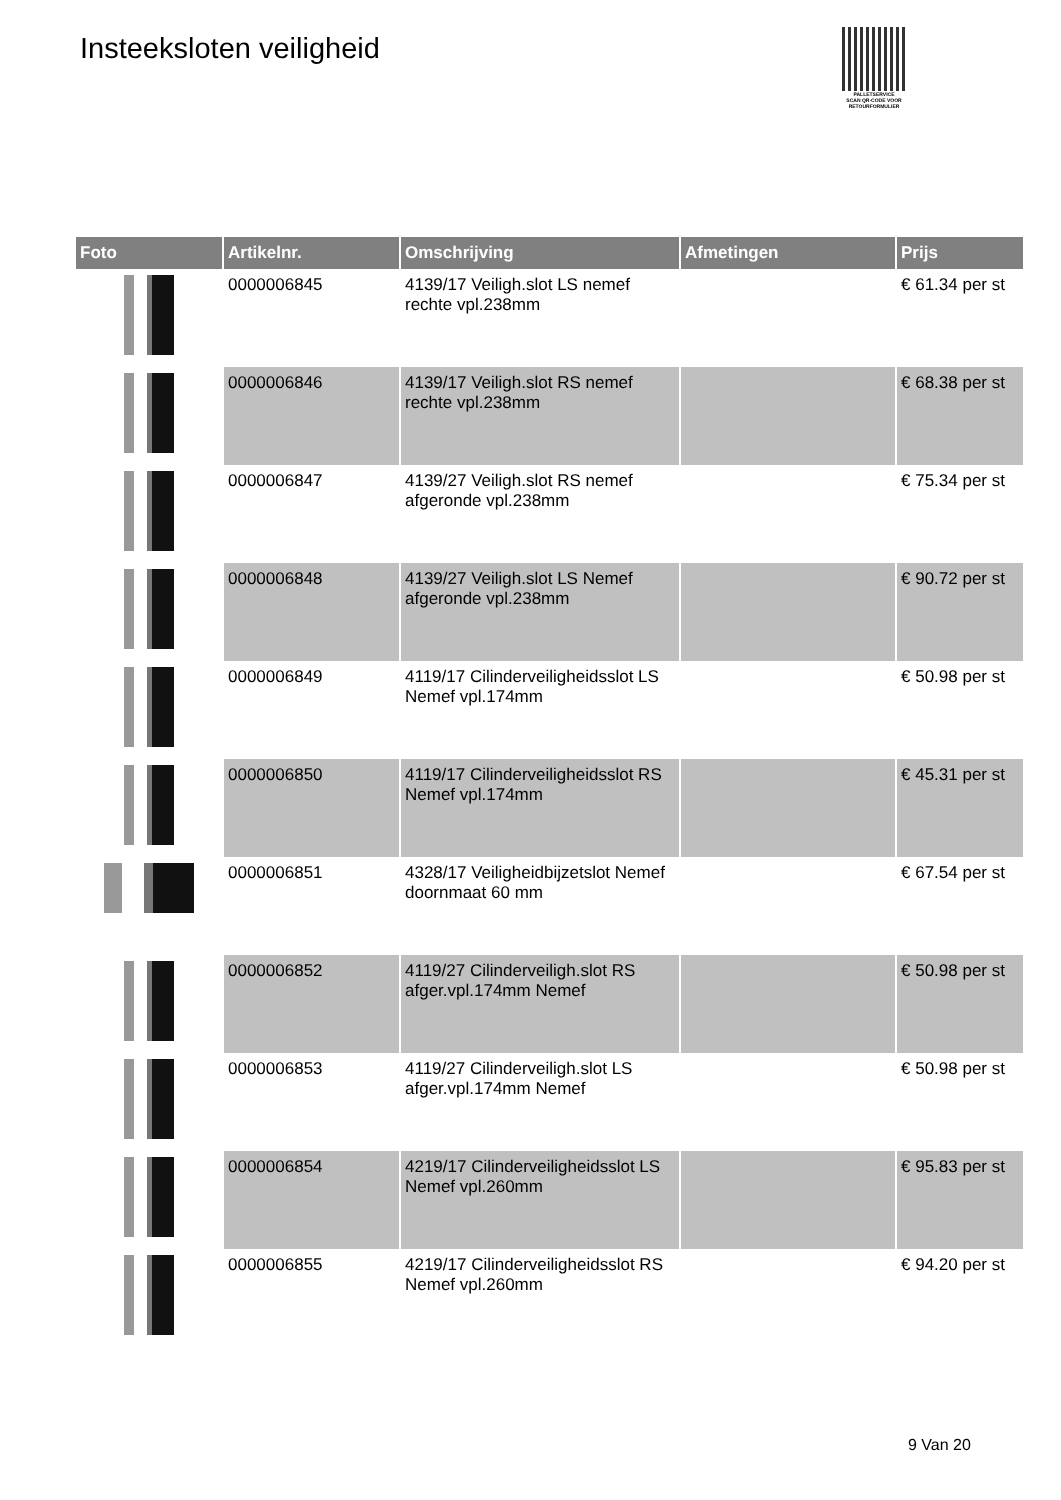Insteeksloten veiligheid
PALLETSERVICE
SCAN QR-CODE VOOR RETOURFORMULIER
| Foto | Artikelnr. | Omschrijving | Afmetingen | Prijs |
| --- | --- | --- | --- | --- |
| | 0000006845 | 4139/17 Veiligh.slot LS nemef rechte vpl.238mm | | € 61.34 per st |
| | 0000006846 | 4139/17 Veiligh.slot RS nemef rechte vpl.238mm | | € 68.38 per st |
| | 0000006847 | 4139/27 Veiligh.slot RS nemef afgeronde vpl.238mm | | € 75.34 per st |
| | 0000006848 | 4139/27 Veiligh.slot LS Nemef afgeronde vpl.238mm | | € 90.72 per st |
| | 0000006849 | 4119/17 Cilinderveiligheidsslot LS Nemef vpl.174mm | | € 50.98 per st |
| | 0000006850 | 4119/17 Cilinderveiligheidsslot RS Nemef vpl.174mm | | € 45.31 per st |
| | 0000006851 | 4328/17 Veiligheidbijzetslot Nemef doornmaat 60 mm | | € 67.54 per st |
| | 0000006852 | 4119/27 Cilinderveiligh.slot RS afger.vpl.174mm Nemef | | € 50.98 per st |
| | 0000006853 | 4119/27 Cilinderveiligh.slot LS afger.vpl.174mm Nemef | | € 50.98 per st |
| | 0000006854 | 4219/17 Cilinderveiligheidsslot LS Nemef vpl.260mm | | € 95.83 per st |
| | 0000006855 | 4219/17 Cilinderveiligheidsslot RS Nemef vpl.260mm | | € 94.20 per st |
9 Van 20